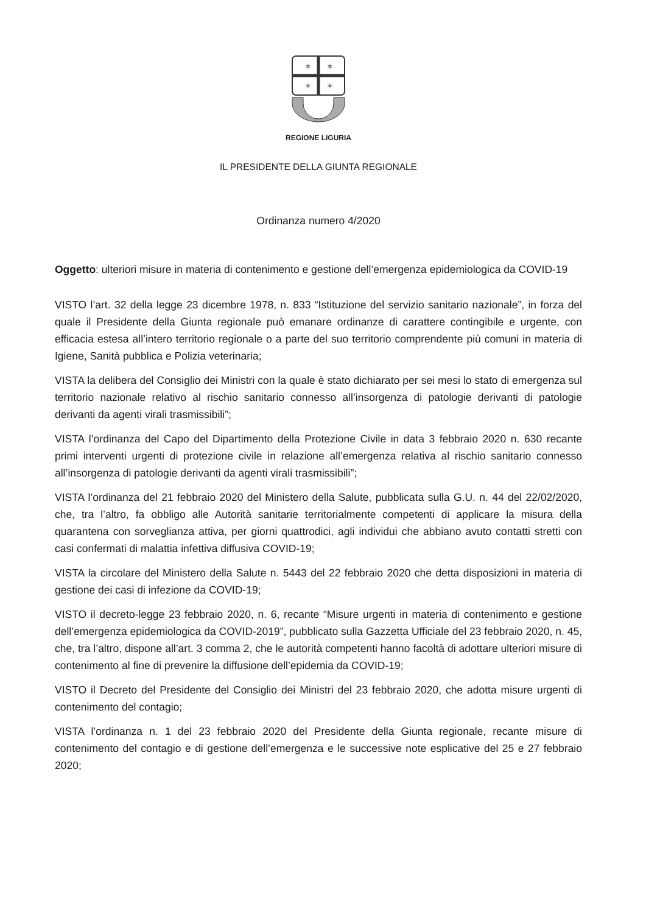✶
✶
✶
✶
REGIONE LIGURIA
IL PRESIDENTE DELLA GIUNTA REGIONALE
Ordinanza numero 4/2020
Oggetto: ulteriori misure in materia di contenimento e gestione dell’emergenza epidemiologica da COVID-19
VISTO l’art. 32 della legge 23 dicembre 1978, n. 833 “Istituzione del servizio sanitario nazionale”, in forza del quale il Presidente della Giunta regionale può emanare ordinanze di carattere contingibile e urgente, con efficacia estesa all’intero territorio regionale o a parte del suo territorio comprendente più comuni in materia di Igiene, Sanità pubblica e Polizia veterinaria;
VISTA la delibera del Consiglio dei Ministri con la quale è stato dichiarato per sei mesi lo stato di emergenza sul territorio nazionale relativo al rischio sanitario connesso all’insorgenza di patologie derivanti di patologie derivanti da agenti virali trasmissibili”;
VISTA l’ordinanza del Capo del Dipartimento della Protezione Civile in data 3 febbraio 2020 n. 630 recante primi interventi urgenti di protezione civile in relazione all’emergenza relativa al rischio sanitario connesso all’insorgenza di patologie derivanti da agenti virali trasmissibili”;
VISTA l’ordinanza del 21 febbraio 2020 del Ministero della Salute, pubblicata sulla G.U. n. 44 del 22/02/2020, che, tra l’altro, fa obbligo alle Autorità sanitarie territorialmente competenti di applicare la misura della quarantena con sorveglianza attiva, per giorni quattrodici, agli individui che abbiano avuto contatti stretti con casi confermati di malattia infettiva diffusiva COVID-19;
VISTA la circolare del Ministero della Salute n. 5443 del 22 febbraio 2020 che detta disposizioni in materia di gestione dei casi di infezione da COVID-19;
VISTO il decreto-legge 23 febbraio 2020, n. 6, recante “Misure urgenti in materia di contenimento e gestione dell’emergenza epidemiologica da COVID-2019”, pubblicato sulla Gazzetta Ufficiale del 23 febbraio 2020, n. 45, che, tra l’altro, dispone all’art. 3 comma 2, che le autorità competenti hanno facoltà di adottare ulteriori misure di contenimento al fine di prevenire la diffusione dell’epidemia da COVID-19;
VISTO il Decreto del Presidente del Consiglio dei Ministri del 23 febbraio 2020, che adotta misure urgenti di contenimento del contagio;
VISTA l’ordinanza n. 1 del 23 febbraio 2020 del Presidente della Giunta regionale, recante misure di contenimento del contagio e di gestione dell’emergenza e le successive note esplicative del 25 e 27 febbraio 2020;